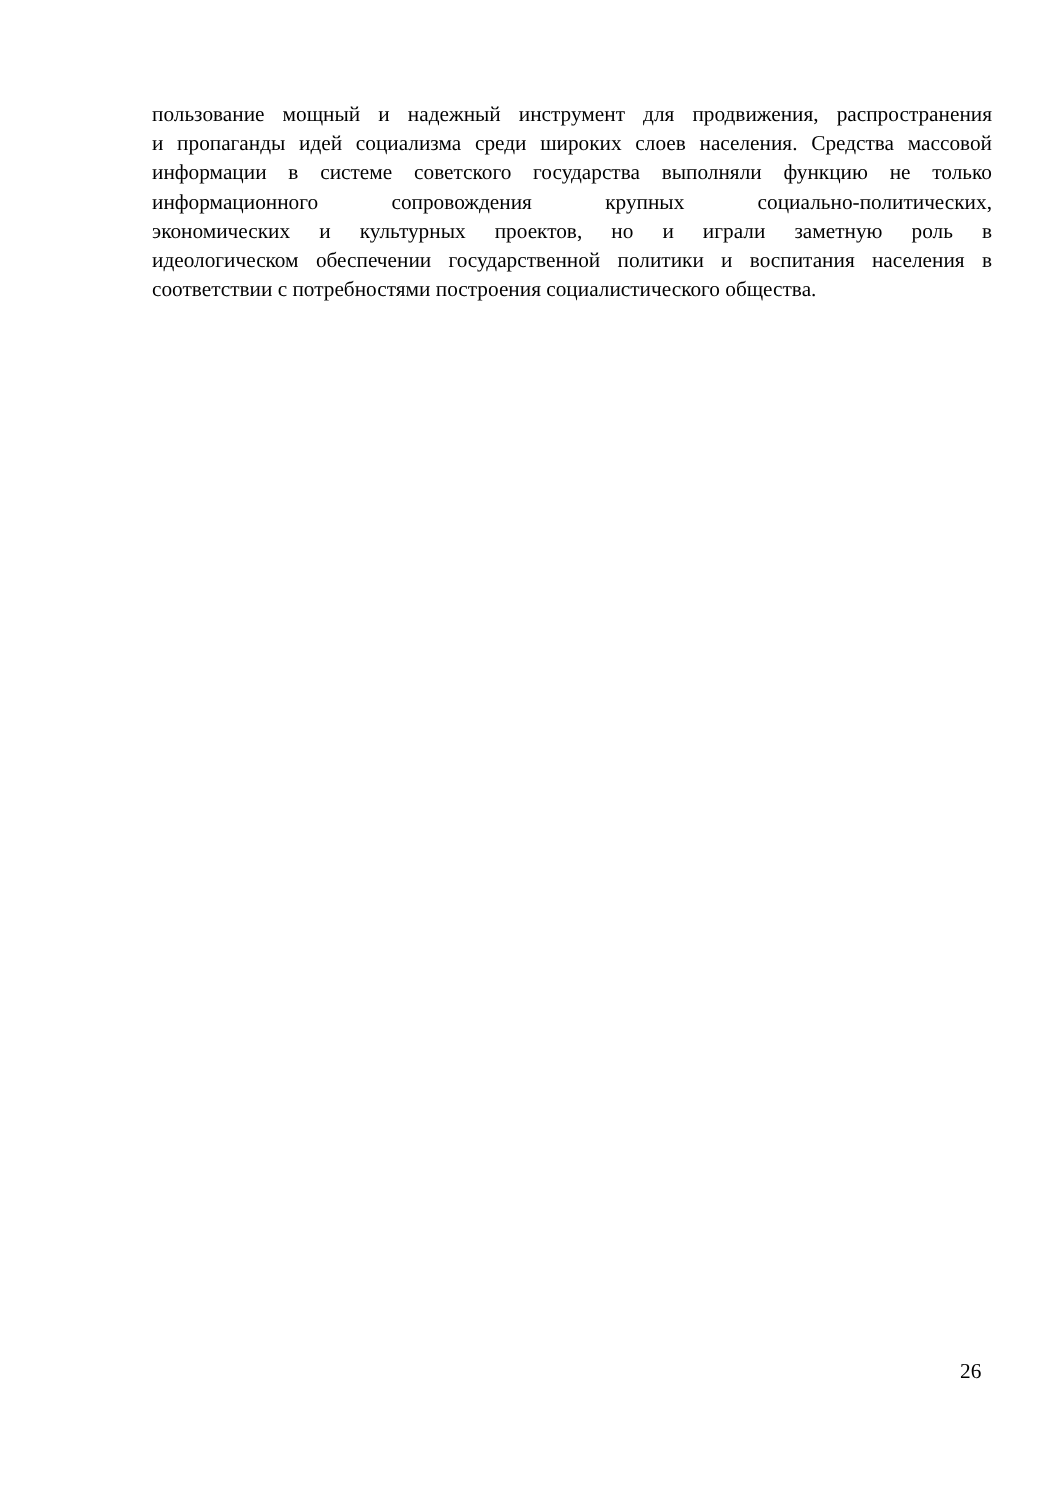пользование мощный и надежный инструмент для продвижения, распространения
и пропаганды идей социализма среди широких слоев населения. Средства массовой
информации в системе советского государства выполняли функцию не только
информационного сопровождения крупных социально-политических,
экономических и культурных проектов, но и играли заметную роль в
идеологическом обеспечении государственной политики и воспитания населения в
соответствии с потребностями построения социалистического общества.
26